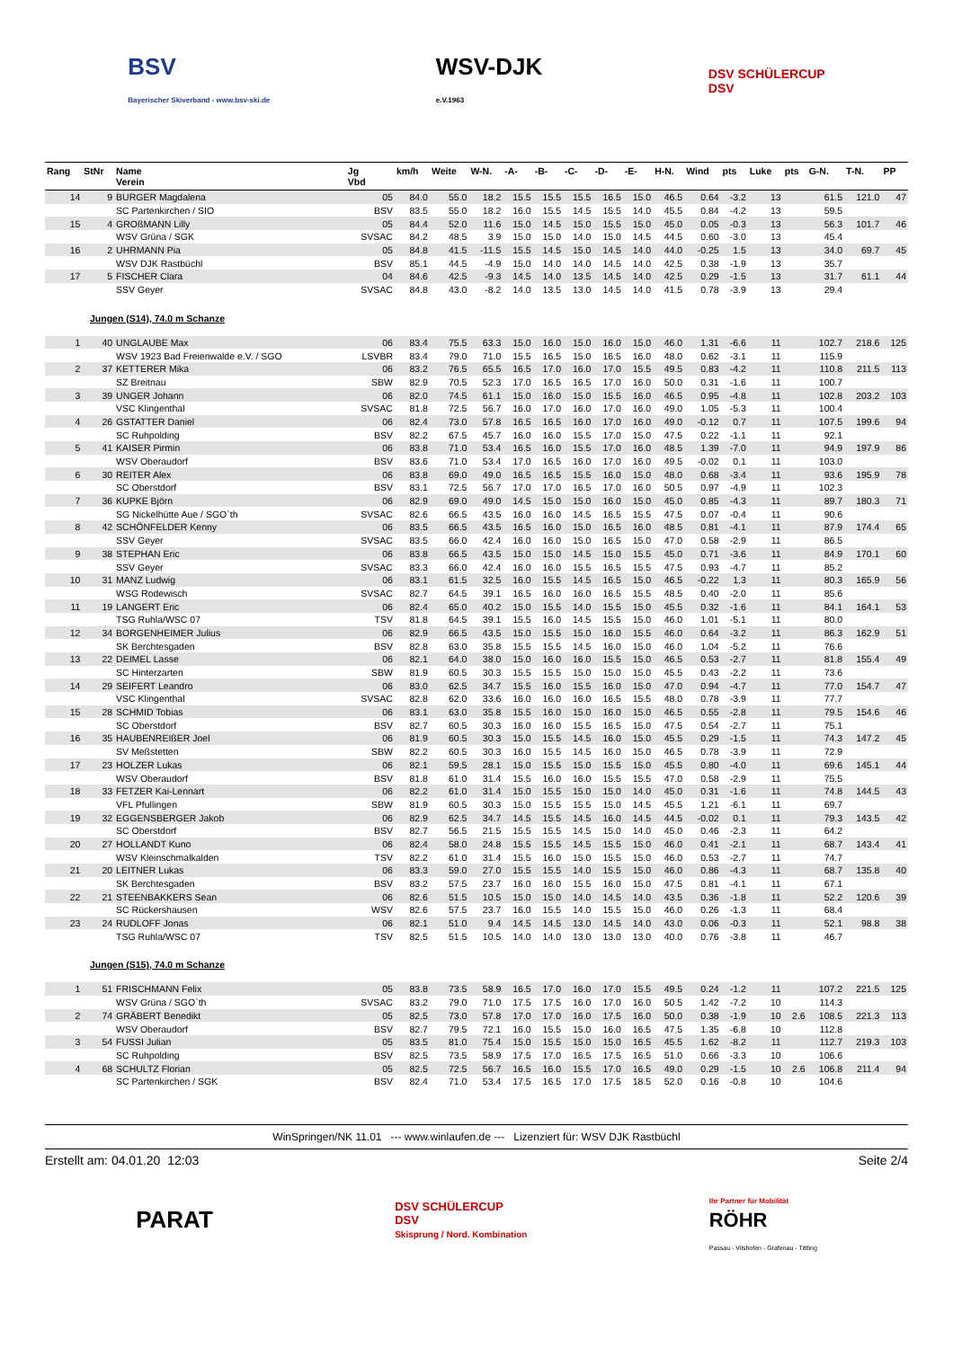BSV
Bayerischer Skiverband - www.bsv-ski.de
WSV-DJK
e.V.1963
DSV SCHÜLERCUP
DSV
| Rang | StNr | Name Verein | Jg Vbd | km/h | Weite | W-N. | -A- | -B- | -C- | -D- | -E- | H-N. | Wind | pts | Luke | pts | G-N. | T-N. | PP |
| --- | --- | --- | --- | --- | --- | --- | --- | --- | --- | --- | --- | --- | --- | --- | --- | --- | --- | --- | --- |
| 14 | 9 | BURGER Magdalena | 05 | 84.0 | 55.0 | 18.2 | 15.5 | 15.5 | 15.5 | 16.5 | 15.0 | 46.5 | 0.64 | -3.2 | 13 | | 61.5 | 121.0 | 47 |
| | | SC Partenkirchen / SIO | BSV | 83.5 | 55.0 | 18.2 | 16.0 | 15.5 | 14.5 | 15.5 | 14.0 | 45.5 | 0.84 | -4.2 | 13 | | 59.5 | | |
| 15 | 4 | GROßMANN Lilly | 05 | 84.4 | 52.0 | 11.6 | 15.0 | 14.5 | 15.0 | 15.5 | 15.0 | 45.0 | 0.05 | -0.3 | 13 | | 56.3 | 101.7 | 46 |
| | | WSV Grüna / SGK | SVSAC | 84.2 | 48.5 | 3.9 | 15.0 | 15.0 | 14.0 | 15.0 | 14.5 | 44.5 | 0.60 | -3.0 | 13 | | 45.4 | | |
| 16 | 2 | UHRMANN Pia | 05 | 84.8 | 41.5 | -11.5 | 15.5 | 14.5 | 15.0 | 14.5 | 14.0 | 44.0 | -0.25 | 1.5 | 13 | | 34.0 | 69.7 | 45 |
| | | WSV DJK Rastbüchl | BSV | 85.1 | 44.5 | -4.9 | 15.0 | 14.0 | 14.0 | 14.5 | 14.0 | 42.5 | 0.38 | -1.9 | 13 | | 35.7 | | |
| 17 | 5 | FISCHER Clara | 04 | 84.6 | 42.5 | -9.3 | 14.5 | 14.0 | 13.5 | 14.5 | 14.0 | 42.5 | 0.29 | -1.5 | 13 | | 31.7 | 61.1 | 44 |
| | | SSV Geyer | SVSAC | 84.8 | 43.0 | -8.2 | 14.0 | 13.5 | 13.0 | 14.5 | 14.0 | 41.5 | 0.78 | -3.9 | 13 | | 29.4 | | |
| Jungen (S14), 74.0 m Schanze | | | | | | | | | | | | | | | | | | | |
| 1 | 40 | UNGLAUBE Max | 06 | 83.4 | 75.5 | 63.3 | 15.0 | 16.0 | 15.0 | 16.0 | 15.0 | 46.0 | 1.31 | -6.6 | 11 | | 102.7 | 218.6 | 125 |
| | | WSV 1923 Bad Freienwalde e.V. / SGO | LSVBR | 83.4 | 79.0 | 71.0 | 15.5 | 16.5 | 15.0 | 16.5 | 16.0 | 48.0 | 0.62 | -3.1 | 11 | | 115.9 | | |
| 2 | 37 | KETTERER Mika | 06 | 83.2 | 76.5 | 65.5 | 16.5 | 17.0 | 16.0 | 17.0 | 15.5 | 49.5 | 0.83 | -4.2 | 11 | | 110.8 | 211.5 | 113 |
| | | SZ Breitnau | SBW | 82.9 | 70.5 | 52.3 | 17.0 | 16.5 | 16.5 | 17.0 | 16.0 | 50.0 | 0.31 | -1.6 | 11 | | 100.7 | | |
| 3 | 39 | UNGER Johann | 06 | 82.0 | 74.5 | 61.1 | 15.0 | 16.0 | 15.0 | 15.5 | 16.0 | 46.5 | 0.95 | -4.8 | 11 | | 102.8 | 203.2 | 103 |
| | | VSC Klingenthal | SVSAC | 81.8 | 72.5 | 56.7 | 16.0 | 17.0 | 16.0 | 17.0 | 16.0 | 49.0 | 1.05 | -5.3 | 11 | | 100.4 | | |
| 4 | 26 | GSTATTER Daniel | 06 | 82.4 | 73.0 | 57.8 | 16.5 | 16.5 | 16.0 | 17.0 | 16.0 | 49.0 | -0.12 | 0.7 | 11 | | 107.5 | 199.6 | 94 |
| | | SC Ruhpolding | BSV | 82.2 | 67.5 | 45.7 | 16.0 | 16.0 | 15.5 | 17.0 | 15.0 | 47.5 | 0.22 | -1.1 | 11 | | 92.1 | | |
| 5 | 41 | KAISER Pirmin | 06 | 83.8 | 71.0 | 53.4 | 16.5 | 16.0 | 15.5 | 17.0 | 16.0 | 48.5 | 1.39 | -7.0 | 11 | | 94.9 | 197.9 | 86 |
| | | WSV Oberaudorf | BSV | 83.6 | 71.0 | 53.4 | 17.0 | 16.5 | 16.0 | 17.0 | 16.0 | 49.5 | -0.02 | 0.1 | 11 | | 103.0 | | |
| 6 | 30 | REITER Alex | 06 | 83.8 | 69.0 | 49.0 | 16.5 | 16.5 | 15.5 | 16.0 | 15.0 | 48.0 | 0.68 | -3.4 | 11 | | 93.6 | 195.9 | 78 |
| | | SC Oberstdorf | BSV | 83.1 | 72.5 | 56.7 | 17.0 | 17.0 | 16.5 | 17.0 | 16.0 | 50.5 | 0.97 | -4.9 | 11 | | 102.3 | | |
| 7 | 36 | KUPKE Björn | 06 | 82.9 | 69.0 | 49.0 | 14.5 | 15.0 | 15.0 | 16.0 | 15.0 | 45.0 | 0.85 | -4.3 | 11 | | 89.7 | 180.3 | 71 |
| | | SG Nickelhütte Aue / SGO`th | SVSAC | 82.6 | 66.5 | 43.5 | 16.0 | 16.0 | 14.5 | 16.5 | 15.5 | 47.5 | 0.07 | -0.4 | 11 | | 90.6 | | |
| 8 | 42 | SCHÖNFELDER Kenny | 06 | 83.5 | 66.5 | 43.5 | 16.5 | 16.0 | 15.0 | 16.5 | 16.0 | 48.5 | 0.81 | -4.1 | 11 | | 87.9 | 174.4 | 65 |
| | | SSV Geyer | SVSAC | 83.5 | 66.0 | 42.4 | 16.0 | 16.0 | 15.0 | 16.5 | 15.0 | 47.0 | 0.58 | -2.9 | 11 | | 86.5 | | |
| 9 | 38 | STEPHAN Eric | 06 | 83.8 | 66.5 | 43.5 | 15.0 | 15.0 | 14.5 | 15.0 | 15.5 | 45.0 | 0.71 | -3.6 | 11 | | 84.9 | 170.1 | 60 |
| | | SSV Geyer | SVSAC | 83.3 | 66.0 | 42.4 | 16.0 | 16.0 | 15.5 | 16.5 | 15.5 | 47.5 | 0.93 | -4.7 | 11 | | 85.2 | | |
| 10 | 31 | MANZ Ludwig | 06 | 83.1 | 61.5 | 32.5 | 16.0 | 15.5 | 14.5 | 16.5 | 15.0 | 46.5 | -0.22 | 1.3 | 11 | | 80.3 | 165.9 | 56 |
| | | WSG Rodewisch | SVSAC | 82.7 | 64.5 | 39.1 | 16.5 | 16.0 | 16.0 | 16.5 | 15.5 | 48.5 | 0.40 | -2.0 | 11 | | 85.6 | | |
| 11 | 19 | LANGERT Eric | 06 | 82.4 | 65.0 | 40.2 | 15.0 | 15.5 | 14.0 | 15.5 | 15.0 | 45.5 | 0.32 | -1.6 | 11 | | 84.1 | 164.1 | 53 |
| | | TSG Ruhla/WSC 07 | TSV | 81.8 | 64.5 | 39.1 | 15.5 | 16.0 | 14.5 | 15.5 | 15.0 | 46.0 | 1.01 | -5.1 | 11 | | 80.0 | | |
| 12 | 34 | BORGENHEIMER Julius | 06 | 82.9 | 66.5 | 43.5 | 15.0 | 15.5 | 15.0 | 16.0 | 15.5 | 46.0 | 0.64 | -3.2 | 11 | | 86.3 | 162.9 | 51 |
| | | SK Berchtesgaden | BSV | 82.8 | 63.0 | 35.8 | 15.5 | 15.5 | 14.5 | 16.0 | 15.0 | 46.0 | 1.04 | -5.2 | 11 | | 76.6 | | |
| 13 | 22 | DEIMEL Lasse | 06 | 82.1 | 64.0 | 38.0 | 15.0 | 16.0 | 16.0 | 15.5 | 15.0 | 46.5 | 0.53 | -2.7 | 11 | | 81.8 | 155.4 | 49 |
| | | SC Hinterzarten | SBW | 81.9 | 60.5 | 30.3 | 15.5 | 15.5 | 15.0 | 15.0 | 15.0 | 45.5 | 0.43 | -2.2 | 11 | | 73.6 | | |
| 14 | 29 | SEIFERT Leandro | 06 | 83.0 | 62.5 | 34.7 | 15.5 | 16.0 | 15.5 | 16.0 | 15.0 | 47.0 | 0.94 | -4.7 | 11 | | 77.0 | 154.7 | 47 |
| | | VSC Klingenthal | SVSAC | 82.8 | 62.0 | 33.6 | 16.0 | 16.0 | 16.0 | 16.5 | 15.5 | 48.0 | 0.78 | -3.9 | 11 | | 77.7 | | |
| 15 | 28 | SCHMID Tobias | 06 | 83.1 | 63.0 | 35.8 | 15.5 | 16.0 | 15.0 | 16.0 | 15.0 | 46.5 | 0.55 | -2.8 | 11 | | 79.5 | 154.6 | 46 |
| | | SC Oberstdorf | BSV | 82.7 | 60.5 | 30.3 | 16.0 | 16.0 | 15.5 | 16.5 | 15.0 | 47.5 | 0.54 | -2.7 | 11 | | 75.1 | | |
| 16 | 35 | HAUBENREIßER Joel | 06 | 81.9 | 60.5 | 30.3 | 15.0 | 15.5 | 14.5 | 16.0 | 15.0 | 45.5 | 0.29 | -1.5 | 11 | | 74.3 | 147.2 | 45 |
| | | SV Meßstetten | SBW | 82.2 | 60.5 | 30.3 | 16.0 | 15.5 | 14.5 | 16.0 | 15.0 | 46.5 | 0.78 | -3.9 | 11 | | 72.9 | | |
| 17 | 23 | HOLZER Lukas | 06 | 82.1 | 59.5 | 28.1 | 15.0 | 15.5 | 15.0 | 15.5 | 15.0 | 45.5 | 0.80 | -4.0 | 11 | | 69.6 | 145.1 | 44 |
| | | WSV Oberaudorf | BSV | 81.8 | 61.0 | 31.4 | 15.5 | 16.0 | 16.0 | 15.5 | 15.5 | 47.0 | 0.58 | -2.9 | 11 | | 75.5 | | |
| 18 | 33 | FETZER Kai-Lennart | 06 | 82.2 | 61.0 | 31.4 | 15.0 | 15.5 | 15.0 | 15.0 | 14.0 | 45.0 | 0.31 | -1.6 | 11 | | 74.8 | 144.5 | 43 |
| | | VFL Pfullingen | SBW | 81.9 | 60.5 | 30.3 | 15.0 | 15.5 | 15.5 | 15.0 | 14.5 | 45.5 | 1.21 | -6.1 | 11 | | 69.7 | | |
| 19 | 32 | EGGENSBERGER Jakob | 06 | 82.9 | 62.5 | 34.7 | 14.5 | 15.5 | 14.5 | 16.0 | 14.5 | 44.5 | -0.02 | 0.1 | 11 | | 79.3 | 143.5 | 42 |
| | | SC Oberstdorf | BSV | 82.7 | 56.5 | 21.5 | 15.5 | 15.5 | 14.5 | 15.0 | 14.0 | 45.0 | 0.46 | -2.3 | 11 | | 64.2 | | |
| 20 | 27 | HOLLANDT Kuno | 06 | 82.4 | 58.0 | 24.8 | 15.5 | 15.5 | 14.5 | 15.5 | 15.0 | 46.0 | 0.41 | -2.1 | 11 | | 68.7 | 143.4 | 41 |
| | | WSV Kleinschmalkalden | TSV | 82.2 | 61.0 | 31.4 | 15.5 | 16.0 | 15.0 | 15.5 | 15.0 | 46.0 | 0.53 | -2.7 | 11 | | 74.7 | | |
| 21 | 20 | LEITNER Lukas | 06 | 83.3 | 59.0 | 27.0 | 15.5 | 15.5 | 14.0 | 15.5 | 15.0 | 46.0 | 0.86 | -4.3 | 11 | | 68.7 | 135.8 | 40 |
| | | SK Berchtesgaden | BSV | 83.2 | 57.5 | 23.7 | 16.0 | 16.0 | 15.5 | 16.0 | 15.0 | 47.5 | 0.81 | -4.1 | 11 | | 67.1 | | |
| 22 | 21 | STEENBAKKERS Sean | 06 | 82.6 | 51.5 | 10.5 | 15.0 | 15.0 | 14.0 | 14.5 | 14.0 | 43.5 | 0.36 | -1.8 | 11 | | 52.2 | 120.6 | 39 |
| | | SC Rückershausen | WSV | 82.6 | 57.5 | 23.7 | 16.0 | 15.5 | 14.0 | 15.5 | 15.0 | 46.0 | 0.26 | -1.3 | 11 | | 68.4 | | |
| 23 | 24 | RUDLOFF Jonas | 06 | 82.1 | 51.0 | 9.4 | 14.5 | 14.5 | 13.0 | 14.5 | 14.0 | 43.0 | 0.06 | -0.3 | 11 | | 52.1 | 98.8 | 38 |
| | | TSG Ruhla/WSC 07 | TSV | 82.5 | 51.5 | 10.5 | 14.0 | 14.0 | 13.0 | 13.0 | 13.0 | 40.0 | 0.76 | -3.8 | 11 | | 46.7 | | |
| Jungen (S15), 74.0 m Schanze | | | | | | | | | | | | | | | | | | | |
| 1 | 51 | FRISCHMANN Felix | 05 | 83.8 | 73.5 | 58.9 | 16.5 | 17.0 | 16.0 | 17.0 | 15.5 | 49.5 | 0.24 | -1.2 | 11 | | 107.2 | 221.5 | 125 |
| | | WSV Grüna / SGO`th | SVSAC | 83.2 | 79.0 | 71.0 | 17.5 | 17.5 | 16.0 | 17.0 | 16.0 | 50.5 | 1.42 | -7.2 | 10 | | 114.3 | | |
| 2 | 74 | GRÄBERT Benedikt | 05 | 82.5 | 73.0 | 57.8 | 17.0 | 17.0 | 16.0 | 17.5 | 16.0 | 50.0 | 0.38 | -1.9 | 10 | 2.6 | 108.5 | 221.3 | 113 |
| | | WSV Oberaudorf | BSV | 82.7 | 79.5 | 72.1 | 16.0 | 15.5 | 15.0 | 16.0 | 16.5 | 47.5 | 1.35 | -6.8 | 10 | | 112.8 | | |
| 3 | 54 | FUSSI Julian | 05 | 83.5 | 81.0 | 75.4 | 15.0 | 15.5 | 15.0 | 15.0 | 16.5 | 45.5 | 1.62 | -8.2 | 11 | | 112.7 | 219.3 | 103 |
| | | SC Ruhpolding | BSV | 82.5 | 73.5 | 58.9 | 17.5 | 17.0 | 16.5 | 17.5 | 16.5 | 51.0 | 0.66 | -3.3 | 10 | | 106.6 | | |
| 4 | 68 | SCHULTZ Florian | 05 | 82.5 | 72.5 | 56.7 | 16.5 | 16.0 | 15.5 | 17.0 | 16.5 | 49.0 | 0.29 | -1.5 | 10 | 2.6 | 106.8 | 211.4 | 94 |
| | | SC Partenkirchen / SGK | BSV | 82.4 | 71.0 | 53.4 | 17.5 | 16.5 | 17.0 | 17.5 | 18.5 | 52.0 | 0.16 | -0.8 | 10 | | 104.6 | | |
WinSpringen/NK 11.01 --- www.winlaufen.de --- Lizenziert für: WSV DJK Rastbüchl
Erstellt am: 04.01.20 12:03 Seite 2/4
PARAT
DSV SCHÜLERCUP
DSV
Skisprung / Nord. Kombination
Ihr Partner für Mobilität
RÖHR
Passau - Vilshofen - Grafenau - Tittling